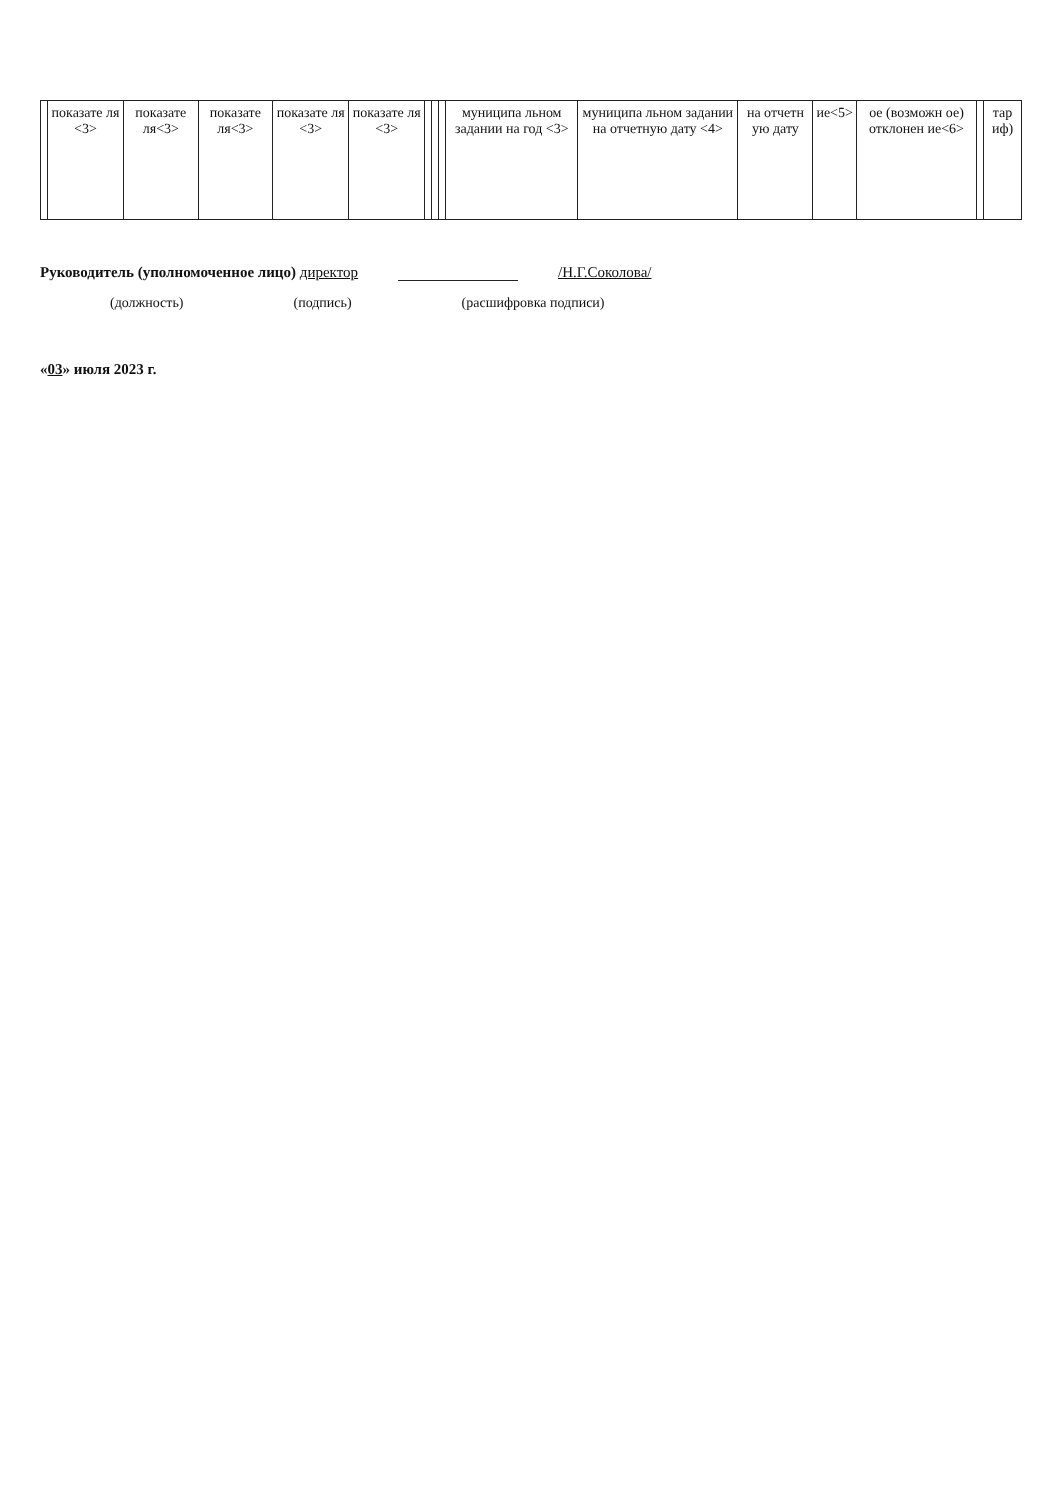| | показате ля <3> | показате ля<3> | показате ля<3> | показате ля <3> | показате ля <3> | | | | муниципа льном задании на год <3> | муниципа льном задании на отчетную дату <4> | на отчетн ую дату | ие<5> | ое (возможн ое) отклонен ие<6> | | тар иф) |
Руководитель (уполномоченное лицо) директор /Н.Г.Соколова/
(должность) (подпись) (расшифровка подписи)
«03» июля 2023 г.